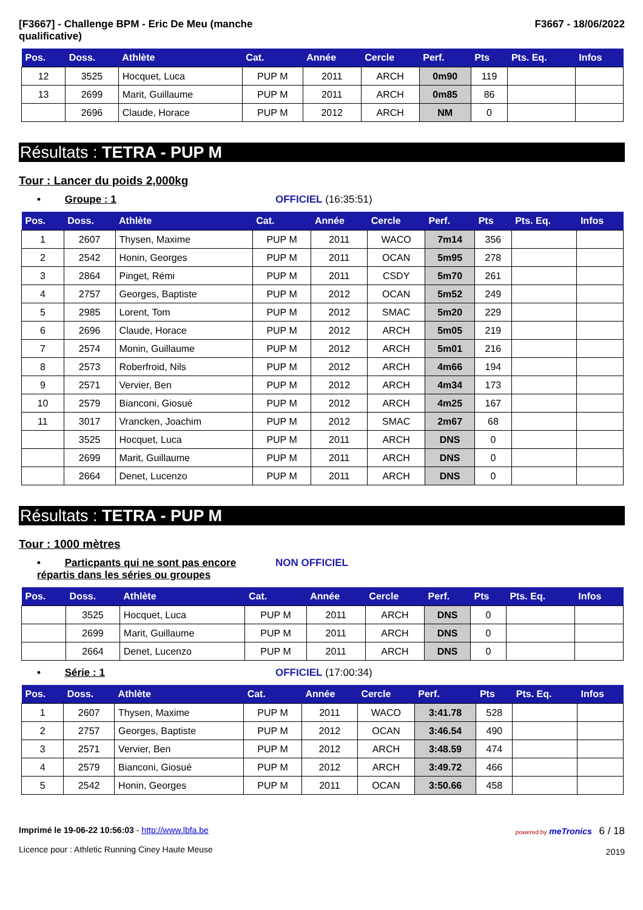[F3667] - Challenge BPM - Eric De Meu (manche
qualificative)
F3667 - 18/06/2022
| Pos. | Doss. | Athlète | Cat. | Année | Cercle | Perf. | Pts | Pts. Eq. | Infos |
| --- | --- | --- | --- | --- | --- | --- | --- | --- | --- |
| 12 | 3525 | Hocquet, Luca | PUP M | 2011 | ARCH | 0m90 | 119 | | |
| 13 | 2699 | Marit, Guillaume | PUP M | 2011 | ARCH | 0m85 | 86 | | |
| | 2696 | Claude, Horace | PUP M | 2012 | ARCH | NM | 0 | | |
Résultats : TETRA - PUP M
Tour : Lancer du poids 2,000kg
• Groupe : 1 OFFICIEL (16:35:51)
| Pos. | Doss. | Athlète | Cat. | Année | Cercle | Perf. | Pts | Pts. Eq. | Infos |
| --- | --- | --- | --- | --- | --- | --- | --- | --- | --- |
| 1 | 2607 | Thysen, Maxime | PUP M | 2011 | WACO | 7m14 | 356 | | |
| 2 | 2542 | Honin, Georges | PUP M | 2011 | OCAN | 5m95 | 278 | | |
| 3 | 2864 | Pinget, Rémi | PUP M | 2011 | CSDY | 5m70 | 261 | | |
| 4 | 2757 | Georges, Baptiste | PUP M | 2012 | OCAN | 5m52 | 249 | | |
| 5 | 2985 | Lorent, Tom | PUP M | 2012 | SMAC | 5m20 | 229 | | |
| 6 | 2696 | Claude, Horace | PUP M | 2012 | ARCH | 5m05 | 219 | | |
| 7 | 2574 | Monin, Guillaume | PUP M | 2012 | ARCH | 5m01 | 216 | | |
| 8 | 2573 | Roberfroid, Nils | PUP M | 2012 | ARCH | 4m66 | 194 | | |
| 9 | 2571 | Vervier, Ben | PUP M | 2012 | ARCH | 4m34 | 173 | | |
| 10 | 2579 | Bianconi, Giosué | PUP M | 2012 | ARCH | 4m25 | 167 | | |
| 11 | 3017 | Vrancken, Joachim | PUP M | 2012 | SMAC | 2m67 | 68 | | |
| | 3525 | Hocquet, Luca | PUP M | 2011 | ARCH | DNS | 0 | | |
| | 2699 | Marit, Guillaume | PUP M | 2011 | ARCH | DNS | 0 | | |
| | 2664 | Denet, Lucenzo | PUP M | 2011 | ARCH | DNS | 0 | | |
Résultats : TETRA - PUP M
Tour : 1000 mètres
• Particpants qui ne sont pas encore répartis dans les séries ou groupes
NON OFFICIEL
| Pos. | Doss. | Athlète | Cat. | Année | Cercle | Perf. | Pts | Pts. Eq. | Infos |
| --- | --- | --- | --- | --- | --- | --- | --- | --- | --- |
| | 3525 | Hocquet, Luca | PUP M | 2011 | ARCH | DNS | 0 | | |
| | 2699 | Marit, Guillaume | PUP M | 2011 | ARCH | DNS | 0 | | |
| | 2664 | Denet, Lucenzo | PUP M | 2011 | ARCH | DNS | 0 | | |
• Série : 1 OFFICIEL (17:00:34)
| Pos. | Doss. | Athlète | Cat. | Année | Cercle | Perf. | Pts | Pts. Eq. | Infos |
| --- | --- | --- | --- | --- | --- | --- | --- | --- | --- |
| 1 | 2607 | Thysen, Maxime | PUP M | 2011 | WACO | 3:41.78 | 528 | | |
| 2 | 2757 | Georges, Baptiste | PUP M | 2012 | OCAN | 3:46.54 | 490 | | |
| 3 | 2571 | Vervier, Ben | PUP M | 2012 | ARCH | 3:48.59 | 474 | | |
| 4 | 2579 | Bianconi, Giosué | PUP M | 2012 | ARCH | 3:49.72 | 466 | | |
| 5 | 2542 | Honin, Georges | PUP M | 2011 | OCAN | 3:50.66 | 458 | | |
Imprimé le 19-06-22 10:56:03 - http://www.lbfa.be
Licence pour : Athletic Running Ciney Haute Meuse
powered by meTronics 6 / 18
2019